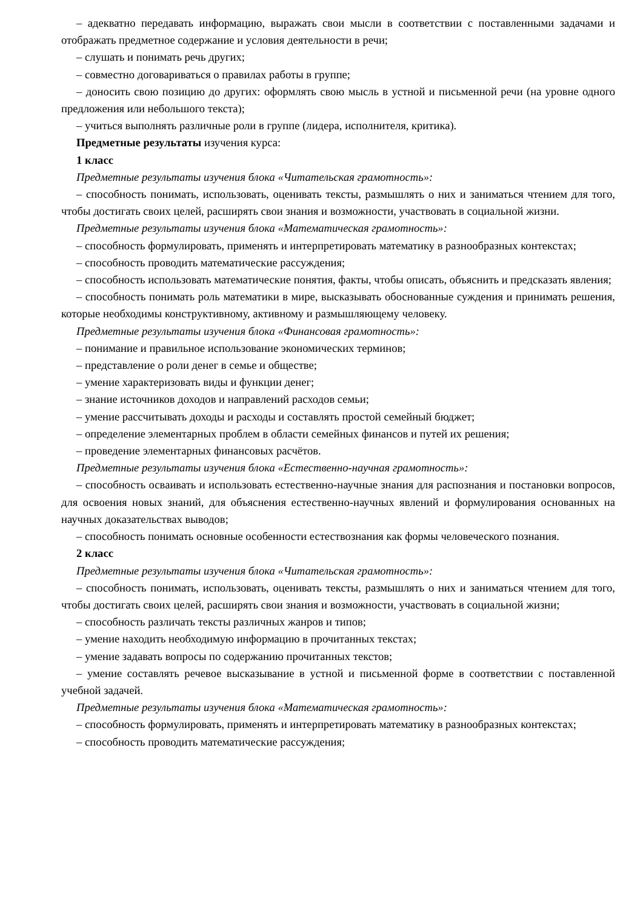– адекватно передавать информацию, выражать свои мысли в соответствии с поставленными задачами и отображать предметное содержание и условия деятельности в речи;
– слушать и понимать речь других;
– совместно договариваться о правилах работы в группе;
– доносить свою позицию до других: оформлять свою мысль в устной и письменной речи (на уровне одного предложения или небольшого текста);
– учиться выполнять различные роли в группе (лидера, исполнителя, критика).
Предметные результаты изучения курса:
1 класс
Предметные результаты изучения блока «Читательская грамотность»:
– способность понимать, использовать, оценивать тексты, размышлять о них и заниматься чтением для того, чтобы достигать своих целей, расширять свои знания и возможности, участвовать в социальной жизни.
Предметные результаты изучения блока «Математическая грамотность»:
– способность формулировать, применять и интерпретировать математику в разнообразных контекстах;
– способность проводить математические рассуждения;
– способность использовать математические понятия, факты, чтобы описать, объяснить и предсказать явления;
– способность понимать роль математики в мире, высказывать обоснованные суждения и принимать решения, которые необходимы конструктивному, активному и размышляющему человеку.
Предметные результаты изучения блока «Финансовая грамотность»:
– понимание и правильное использование экономических терминов;
– представление о роли денег в семье и обществе;
– умение характеризовать виды и функции денег;
– знание источников доходов и направлений расходов семьи;
– умение рассчитывать доходы и расходы и составлять простой семейный бюджет;
– определение элементарных проблем в области семейных финансов и путей их решения;
– проведение элементарных финансовых расчётов.
Предметные результаты изучения блока «Естественно-научная грамотность»:
– способность осваивать и использовать естественно-научные знания для распознания и постановки вопросов, для освоения новых знаний, для объяснения естественно-научных явлений и формулирования основанных на научных доказательствах выводов;
– способность понимать основные особенности естествознания как формы человеческого познания.
2 класс
Предметные результаты изучения блока «Читательская грамотность»:
– способность понимать, использовать, оценивать тексты, размышлять о них и заниматься чтением для того, чтобы достигать своих целей, расширять свои знания и возможности, участвовать в социальной жизни;
– способность различать тексты различных жанров и типов;
– умение находить необходимую информацию в прочитанных текстах;
– умение задавать вопросы по содержанию прочитанных текстов;
– умение составлять речевое высказывание в устной и письменной форме в соответствии с поставленной учебной задачей.
Предметные результаты изучения блока «Математическая грамотность»:
– способность формулировать, применять и интерпретировать математику в разнообразных контекстах;
– способность проводить математические рассуждения;